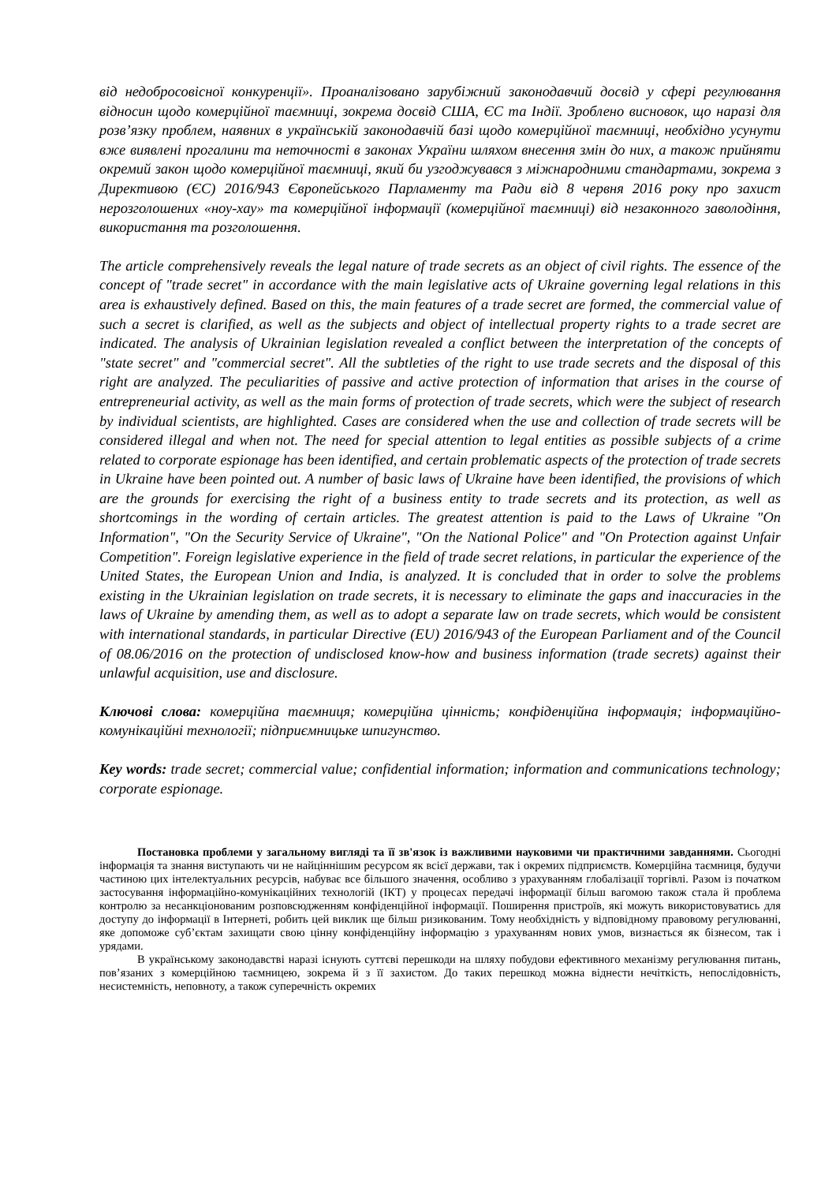від недобросовісної конкуренції». Проаналізовано зарубіжний законодавчий досвід у сфері регулювання відносин щодо комерційної таємниці, зокрема досвід США, ЄС та Індії. Зроблено висновок, що наразі для розв’язку проблем, наявних в українській законодавчій базі щодо комерційної таємниці, необхідно усунути вже виявлені прогалини та неточності в законах України шляхом внесення змін до них, а також прийняти окремий закон щодо комерційної таємниці, який би узгоджувався з міжнародними стандартами, зокрема з Директивою (ЄС) 2016/943 Європейського Парламенту та Ради від 8 червня 2016 року про захист нерозголошених «ноу-хау» та комерційної інформації (комерційної таємниці) від незаконного заволодіння, використання та розголошення.
The article comprehensively reveals the legal nature of trade secrets as an object of civil rights. The essence of the concept of "trade secret" in accordance with the main legislative acts of Ukraine governing legal relations in this area is exhaustively defined. Based on this, the main features of a trade secret are formed, the commercial value of such a secret is clarified, as well as the subjects and object of intellectual property rights to a trade secret are indicated. The analysis of Ukrainian legislation revealed a conflict between the interpretation of the concepts of "state secret" and "commercial secret". All the subtleties of the right to use trade secrets and the disposal of this right are analyzed. The peculiarities of passive and active protection of information that arises in the course of entrepreneurial activity, as well as the main forms of protection of trade secrets, which were the subject of research by individual scientists, are highlighted. Cases are considered when the use and collection of trade secrets will be considered illegal and when not. The need for special attention to legal entities as possible subjects of a crime related to corporate espionage has been identified, and certain problematic aspects of the protection of trade secrets in Ukraine have been pointed out. A number of basic laws of Ukraine have been identified, the provisions of which are the grounds for exercising the right of a business entity to trade secrets and its protection, as well as shortcomings in the wording of certain articles. The greatest attention is paid to the Laws of Ukraine "On Information", "On the Security Service of Ukraine", "On the National Police" and "On Protection against Unfair Competition". Foreign legislative experience in the field of trade secret relations, in particular the experience of the United States, the European Union and India, is analyzed. It is concluded that in order to solve the problems existing in the Ukrainian legislation on trade secrets, it is necessary to eliminate the gaps and inaccuracies in the laws of Ukraine by amending them, as well as to adopt a separate law on trade secrets, which would be consistent with international standards, in particular Directive (EU) 2016/943 of the European Parliament and of the Council of 08.06/2016 on the protection of undisclosed know-how and business information (trade secrets) against their unlawful acquisition, use and disclosure.
Ключові слова: комерційна таємниця; комерційна цінність; конфіденційна інформація; інформаційно-комунікаційні технології; підприємницьке шпигунство.
Key words: trade secret; commercial value; confidential information; information and communications technology; corporate espionage.
Постановка проблеми у загальному вигляді та її зв'язок із важливими науковими чи практичними завданнями. Сьогодні інформація та знання виступають чи не найціннішим ресурсом як всієї держави, так і окремих підприємств. Комерційна таємниця, будучи частиною цих інтелектуальних ресурсів, набуває все більшого значення, особливо з урахуванням глобалізації торгівлі. Разом із початком застосування інформаційно-комунікаційних технологій (ІКТ) у процесах передачі інформації більш вагомою також стала й проблема контролю за несанкціонованим розповсюдженням конфіденційної інформації. Поширення пристроїв, які можуть використовуватись для доступу до інформації в Інтернеті, робить цей виклик ще більш ризикованим. Тому необхідність у відповідному правовому регулюванні, яке допоможе суб’єктам захищати свою цінну конфіденційну інформацію з урахуванням нових умов, визнається як бізнесом, так і урядами.
В українському законодавстві наразі існують суттєві перешкоди на шляху побудови ефективного механізму регулювання питань, пов’язаних з комерційною таємницею, зокрема й з її захистом. До таких перешкод можна віднести нечіткість, непослідовність, несистемність, неповноту, а також суперечність окремих